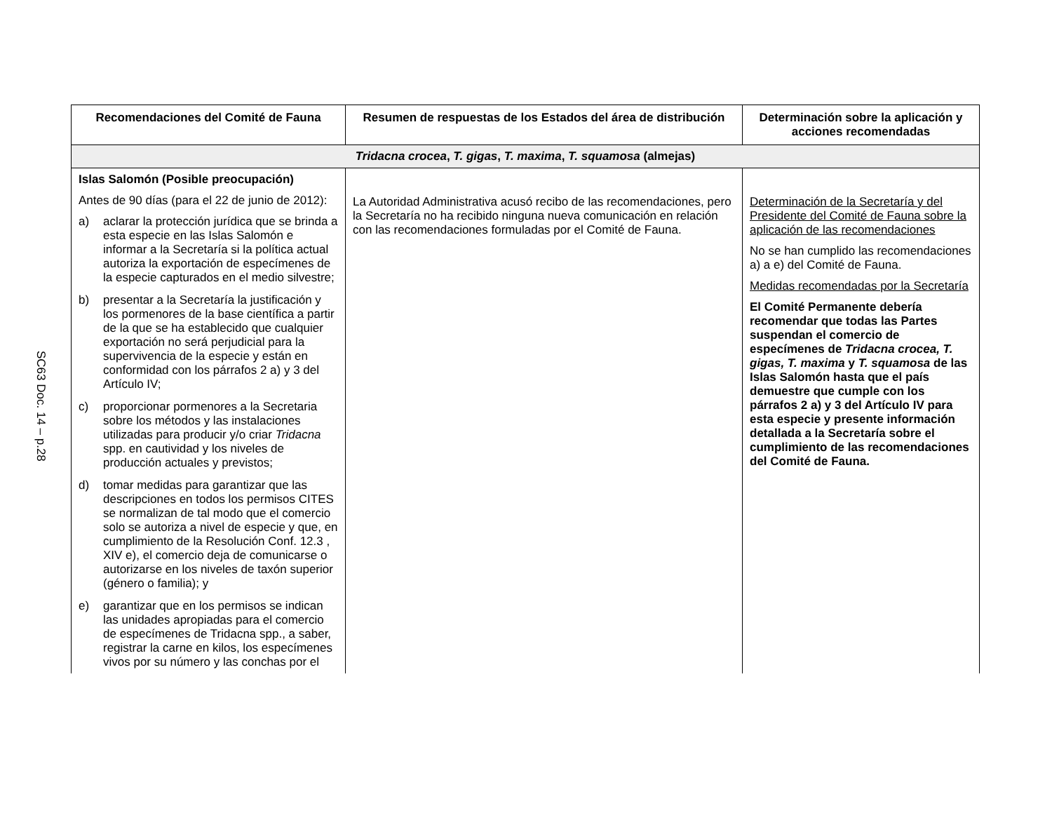SC63 Doc. 14 – p.28
| Recomendaciones del Comité de Fauna | Resumen de respuestas de los Estados del área de distribución | Determinación sobre la aplicación y acciones recomendadas |
| --- | --- | --- |
| Tridacna crocea , T. gigas , T. maxima , T. squamosa (almejas) | | |
| Islas Salomón (Posible preocupación) Antes de 90 días (para el 22 de junio de 2012): a) aclarar la protección jurídica que se brinda a esta especie en las Islas Salomón e informar a la Secretaría si la política actual autoriza la exportación de especímenes de la especie capturados en el medio silvestre; b) presentar a la Secretaría la justificación y los pormenores de la base científica a partir de la que se ha establecido que cualquier exportación no será perjudicial para la supervivencia de la especie y están en conformidad con los párrafos 2 a) y 3 del Artículo IV; c) proporcionar pormenores a la Secretaria sobre los métodos y las instalaciones utilizadas para producir y/o criar Tridacna spp. en cautividad y los niveles de producción actuales y previstos; d) tomar medidas para garantizar que las descripciones en todos los permisos CITES se normalizan de tal modo que el comercio solo se autoriza a nivel de especie y que, en cumplimiento de la Resolución Conf. 12.3 , XIV e), el comercio deja de comunicarse o autorizarse en los niveles de taxón superior (género o familia); y e) garantizar que en los permisos se indican las unidades apropiadas para el comercio de especímenes de Tridacna spp., a saber, registrar la carne en kilos, los especímenes vivos por su número y las conchas por el | La Autoridad Administrativa acusó recibo de las recomendaciones, pero la Secretaría no ha recibido ninguna nueva comunicación en relación con las recomendaciones formuladas por el Comité de Fauna. | Determinación de la Secretaría y del Presidente del Comité de Fauna sobre la aplicación de las recomendaciones No se han cumplido las recomendaciones a) a e) del Comité de Fauna. Medidas recomendadas por la Secretaría El Comité Permanente debería recomendar que todas las Partes suspendan el comercio de especímenes de Tridacna crocea, T. gigas, T. maxima y T. squamosa de las Islas Salomón hasta que el país demuestre que cumple con los párrafos 2 a) y 3 del Artículo IV para esta especie y presente información detallada a la Secretaría sobre el cumplimiento de las recomendaciones del Comité de Fauna. |